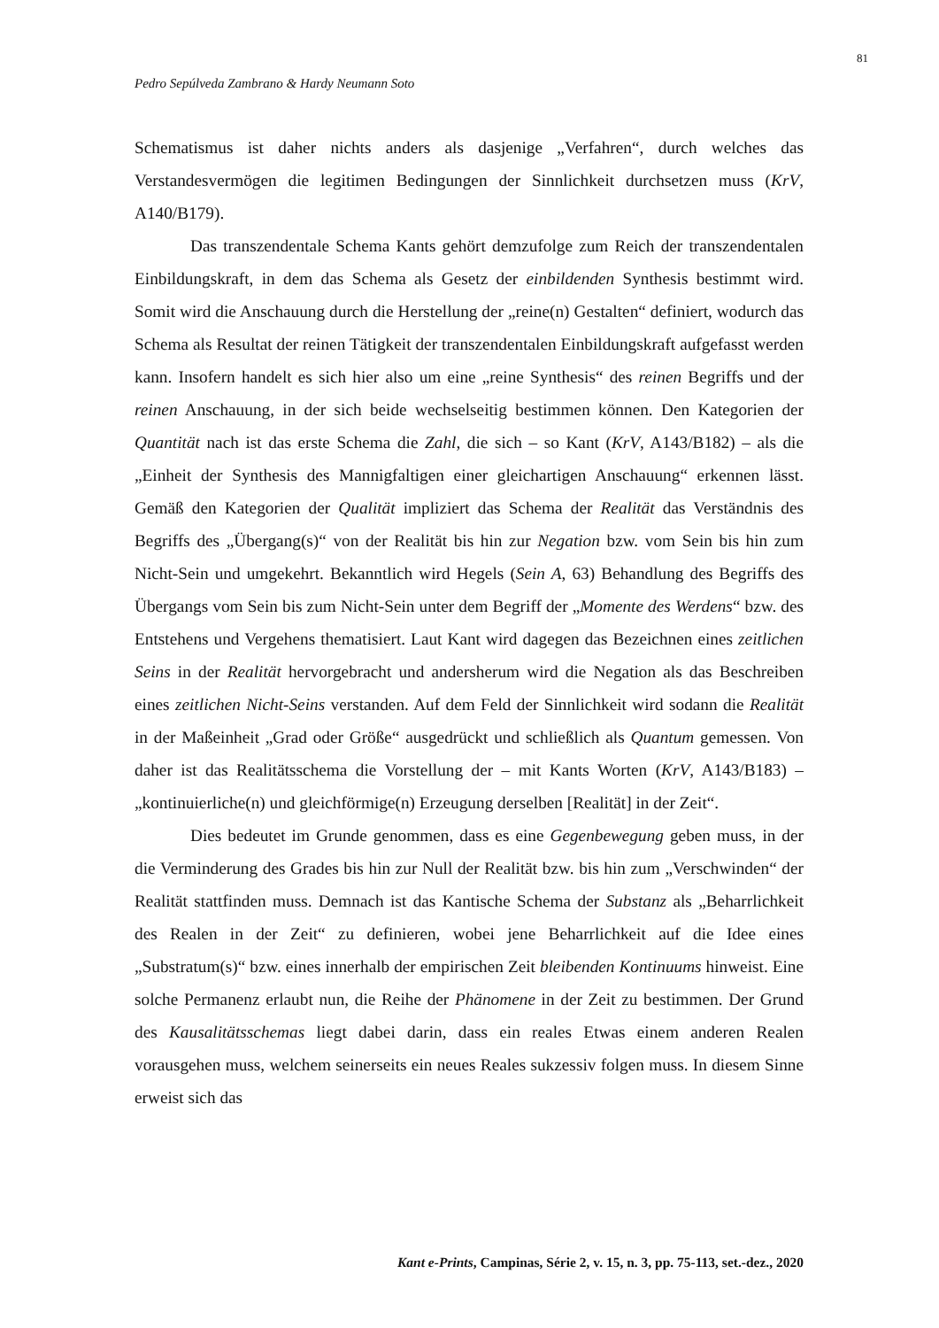81
Pedro Sepúlveda Zambrano & Hardy Neumann Soto
Schematismus ist daher nichts anders als dasjenige „Verfahren“, durch welches das Verstandesvermögen die legitimen Bedingungen der Sinnlichkeit durchsetzen muss (KrV, A140/B179).
Das transzendentale Schema Kants gehört demzufolge zum Reich der transzendentalen Einbildungskraft, in dem das Schema als Gesetz der einbildenden Synthesis bestimmt wird. Somit wird die Anschauung durch die Herstellung der „reine(n) Gestalten“ definiert, wodurch das Schema als Resultat der reinen Tätigkeit der transzendentalen Einbildungskraft aufgefasst werden kann. Insofern handelt es sich hier also um eine „reine Synthesis“ des reinen Begriffs und der reinen Anschauung, in der sich beide wechselseitig bestimmen können. Den Kategorien der Quantität nach ist das erste Schema die Zahl, die sich – so Kant (KrV, A143/B182) – als die „Einheit der Synthesis des Mannigfaltigen einer gleichartigen Anschauung“ erkennen lässt. Gemäß den Kategorien der Qualität impliziert das Schema der Realität das Verständnis des Begriffs des „Übergang(s)“ von der Realität bis hin zur Negation bzw. vom Sein bis hin zum Nicht-Sein und umgekehrt. Bekanntlich wird Hegels (Sein A, 63) Behandlung des Begriffs des Übergangs vom Sein bis zum Nicht-Sein unter dem Begriff der „Momente des Werdens“ bzw. des Entstehens und Vergehens thematisiert. Laut Kant wird dagegen das Bezeichnen eines zeitlichen Seins in der Realität hervorgebracht und andersherum wird die Negation als das Beschreiben eines zeitlichen Nicht-Seins verstanden. Auf dem Feld der Sinnlichkeit wird sodann die Realität in der Maßeinheit „Grad oder Größe“ ausgedrückt und schließlich als Quantum gemessen. Von daher ist das Realitätsschema die Vorstellung der – mit Kants Worten (KrV, A143/B183) – „kontinuierliche(n) und gleichförmige(n) Erzeugung derselben [Realität] in der Zeit“.
Dies bedeutet im Grunde genommen, dass es eine Gegenbewegung geben muss, in der die Verminderung des Grades bis hin zur Null der Realität bzw. bis hin zum „Verschwinden“ der Realität stattfinden muss. Demnach ist das Kantische Schema der Substanz als „Beharrlichkeit des Realen in der Zeit“ zu definieren, wobei jene Beharrlichkeit auf die Idee eines „Substratum(s)“ bzw. eines innerhalb der empirischen Zeit bleibenden Kontinuums hinweist. Eine solche Permanenz erlaubt nun, die Reihe der Phänomene in der Zeit zu bestimmen. Der Grund des Kausalitätsschemas liegt dabei darin, dass ein reales Etwas einem anderen Realen vorausgehen muss, welchem seinerseits ein neues Reales sukzessiv folgen muss. In diesem Sinne erweist sich das
Kant e-Prints, Campinas, Série 2, v. 15, n. 3, pp. 75-113, set.-dez., 2020